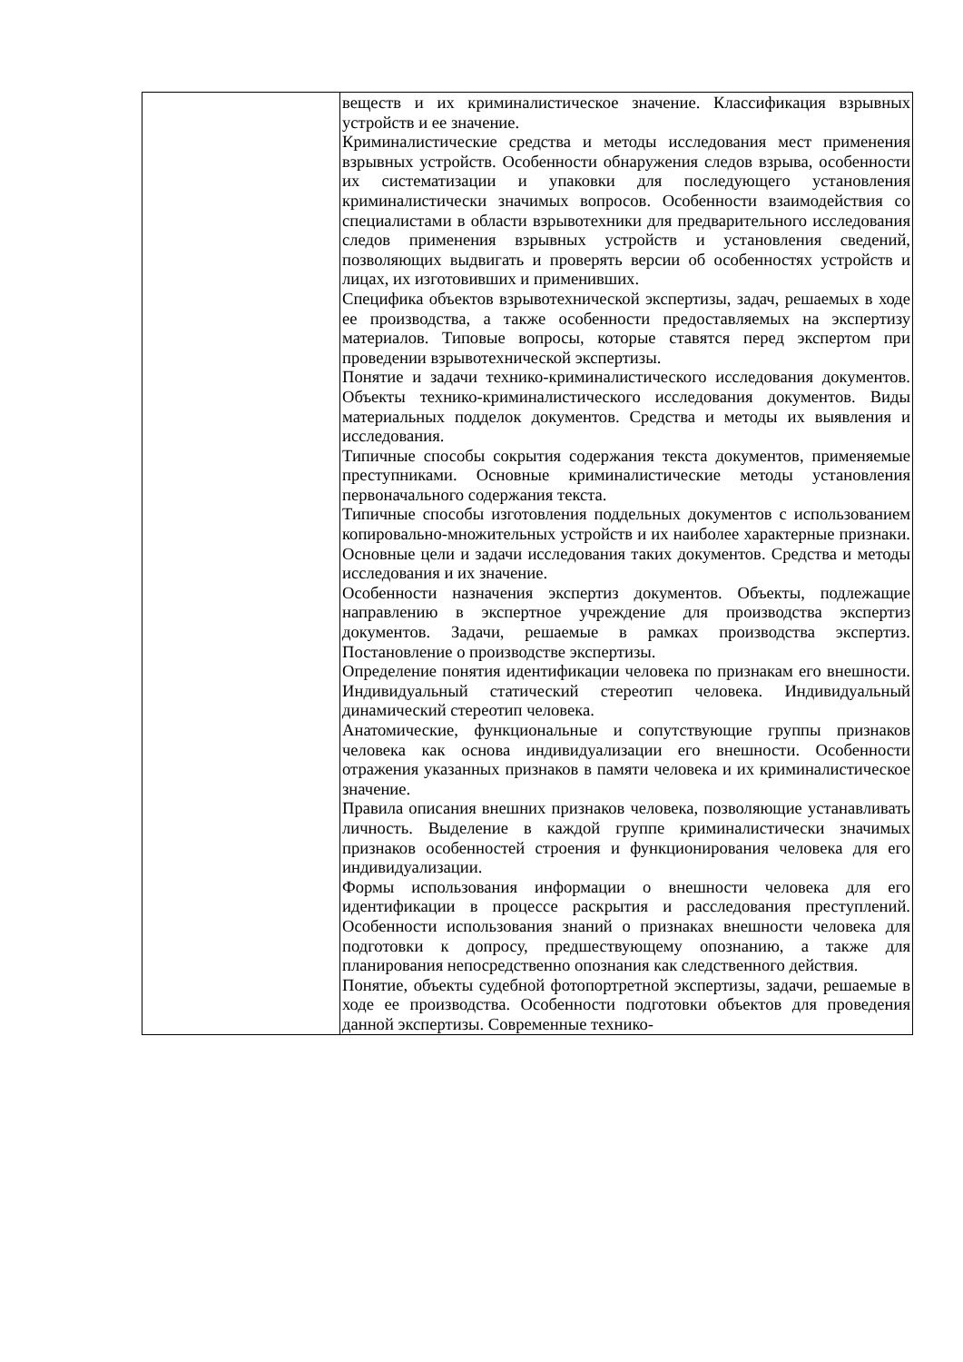| | веществ и их криминалистическое значение. Классификация взрывных устройств и ее значение. Криминалистические средства и методы исследования мест применения взрывных устройств. Особенности обнаружения следов взрыва, особенности их систематизации и упаковки для последующего установления криминалистически значимых вопросов. Особенности взаимодействия со специалистами в области взрывотехники для предварительного исследования следов применения взрывных устройств и установления сведений, позволяющих выдвигать и проверять версии об особенностях устройств и лицах, их изготовивших и применивших. Специфика объектов взрывотехнической экспертизы, задач, решаемых в ходе ее производства, а также особенности предоставляемых на экспертизу материалов. Типовые вопросы, которые ставятся перед экспертом при проведении взрывотехнической экспертизы. Понятие и задачи технико-криминалистического исследования документов. Объекты технико-криминалистического исследования документов. Виды материальных подделок документов. Средства и методы их выявления и исследования. Типичные способы сокрытия содержания текста документов, применяемые преступниками. Основные криминалистические методы установления первоначального содержания текста. Типичные способы изготовления поддельных документов с использованием копировально-множительных устройств и их наиболее характерные признаки. Основные цели и задачи исследования таких документов. Средства и методы исследования и их значение. Особенности назначения экспертиз документов. Объекты, подлежащие направлению в экспертное учреждение для производства экспертиз документов. Задачи, решаемые в рамках производства экспертиз. Постановление о производстве экспертизы. Определение понятия идентификации человека по признакам его внешности. Индивидуальный статический стереотип человека. Индивидуальный динамический стереотип человека. Анатомические, функциональные и сопутствующие группы признаков человека как основа индивидуализации его внешности. Особенности отражения указанных признаков в памяти человека и их криминалистическое значение. Правила описания внешних признаков человека, позволяющие устанавливать личность. Выделение в каждой группе криминалистически значимых признаков особенностей строения и функционирования человека для его индивидуализации. Формы использования информации о внешности человека для его идентификации в процессе раскрытия и расследования преступлений. Особенности использования знаний о признаках внешности человека для подготовки к допросу, предшествующему опознанию, а также для планирования непосредственно опознания как следственного действия. Понятие, объекты судебной фотопортретной экспертизы, задачи, решаемые в ходе ее производства. Особенности подготовки объектов для проведения данной экспертизы. Современные технико- |